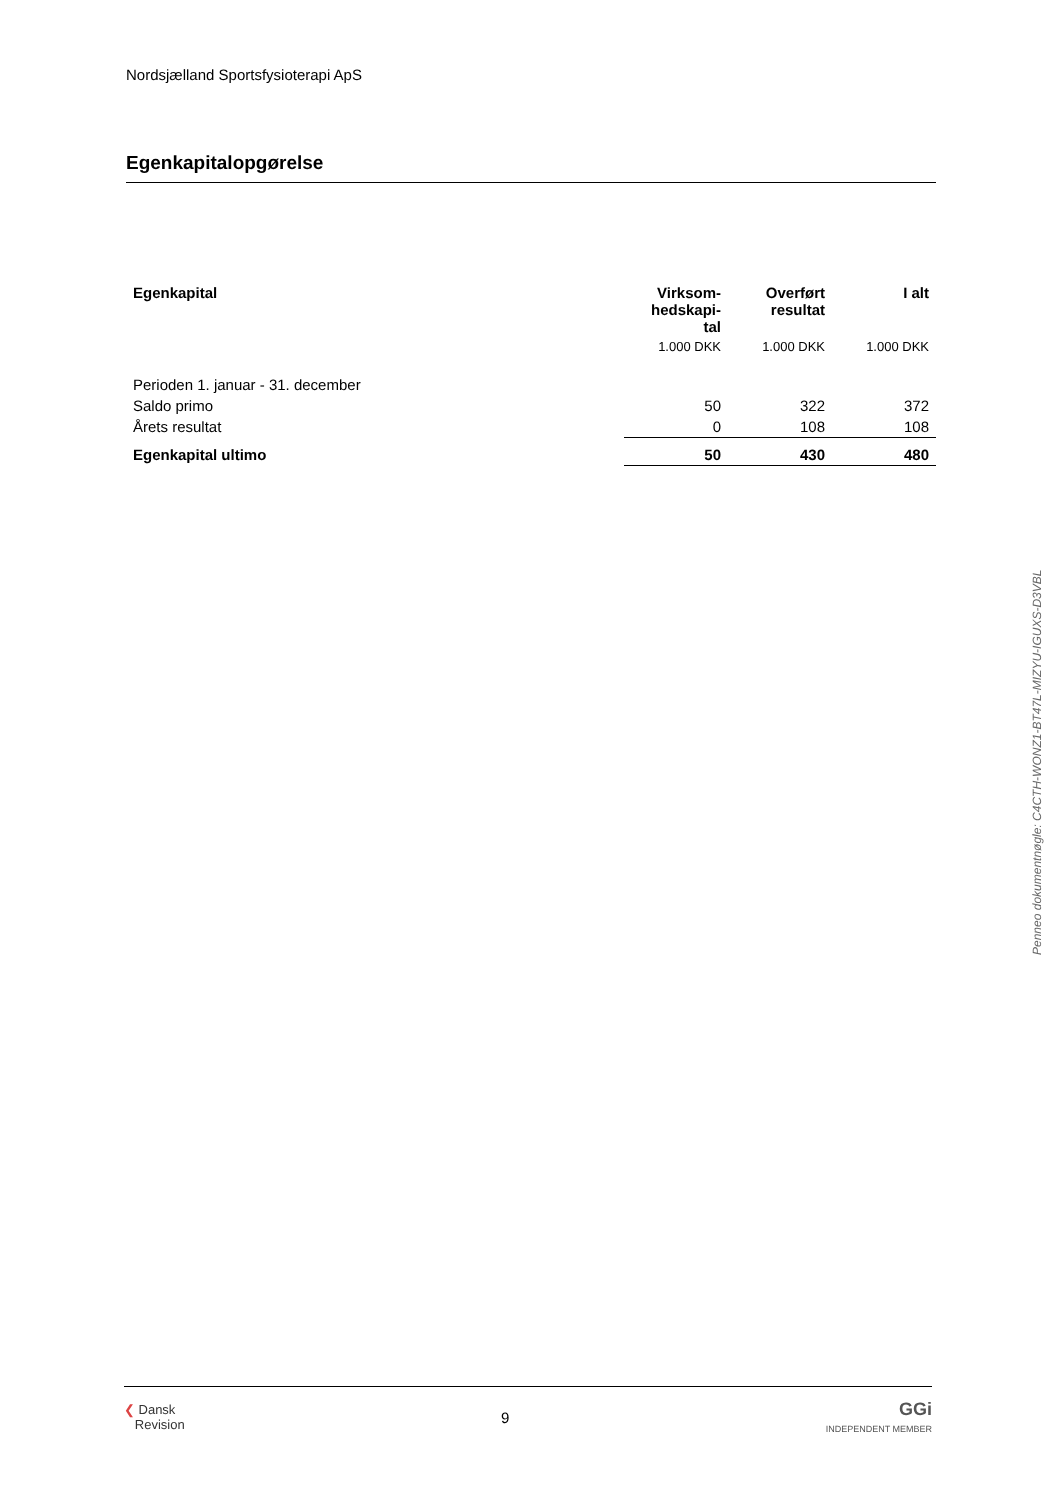Nordsjælland Sportsfysioterapi ApS
Egenkapitalopgørelse
| Egenkapital | Virksom- hedskapi- tal | Overført resultat | I alt |
| --- | --- | --- | --- |
| | 1.000 DKK | 1.000 DKK | 1.000 DKK |
| Perioden 1. januar - 31. december | | | |
| Saldo primo | 50 | 322 | 372 |
| Årets resultat | 0 | 108 | 108 |
| Egenkapital ultimo | 50 | 430 | 480 |
Penneo dokumentnøgle: C4CTH-WONZ1-BT47L-MIZYU-IGUXS-D3VBL
❮ Dansk
Revision
9
GGi
INDEPENDENT MEMBER